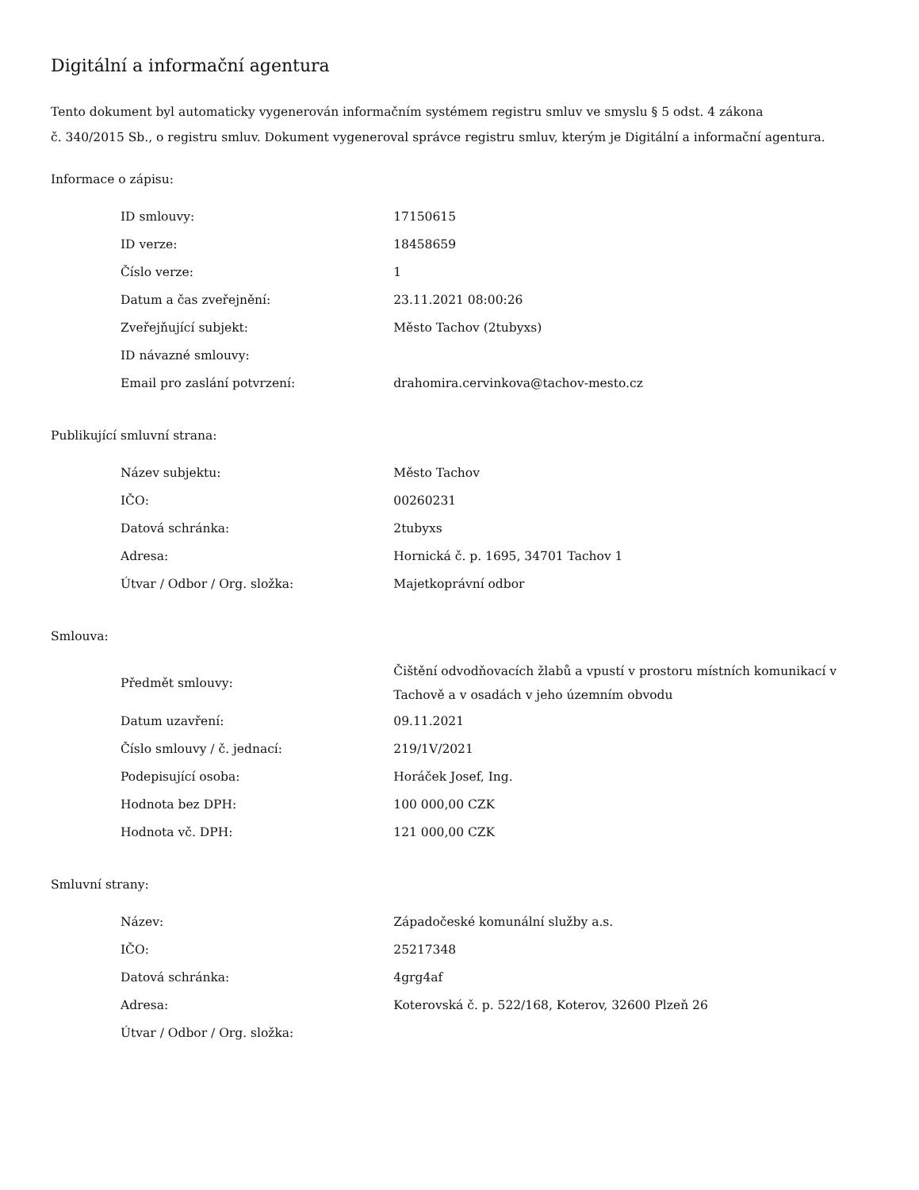Digitální a informační agentura
Tento dokument byl automaticky vygenerován informačním systémem registru smluv ve smyslu § 5 odst. 4 zákona
č. 340/2015 Sb., o registru smluv. Dokument vygeneroval správce registru smluv, kterým je Digitální a informační agentura.
Informace o zápisu:
| ID smlouvy: | 17150615 |
| ID verze: | 18458659 |
| Číslo verze: | 1 |
| Datum a čas zveřejnění: | 23.11.2021 08:00:26 |
| Zveřejňující subjekt: | Město Tachov (2tubyxs) |
| ID návazné smlouvy: | |
| Email pro zaslání potvrzení: | drahomira.cervinkova@tachov-mesto.cz |
Publikující smluvní strana:
| Název subjektu: | Město Tachov |
| IČO: | 00260231 |
| Datová schránka: | 2tubyxs |
| Adresa: | Hornická č. p. 1695, 34701 Tachov 1 |
| Útvar / Odbor / Org. složka: | Majetkoprávní odbor |
Smlouva:
| Předmět smlouvy: | Čištění odvodňovacích žlabů a vpustí v prostoru místních komunikací v Tachově a v osadách v jeho územním obvodu |
| Datum uzavření: | 09.11.2021 |
| Číslo smlouvy / č. jednací: | 219/1V/2021 |
| Podepisující osoba: | Horáček Josef, Ing. |
| Hodnota bez DPH: | 100 000,00 CZK |
| Hodnota vč. DPH: | 121 000,00 CZK |
Smluvní strany:
| Název: | Západočeské komunální služby a.s. |
| IČO: | 25217348 |
| Datová schránka: | 4grg4af |
| Adresa: | Koterovská č. p. 522/168, Koterov, 32600 Plzeň 26 |
| Útvar / Odbor / Org. složka: | |